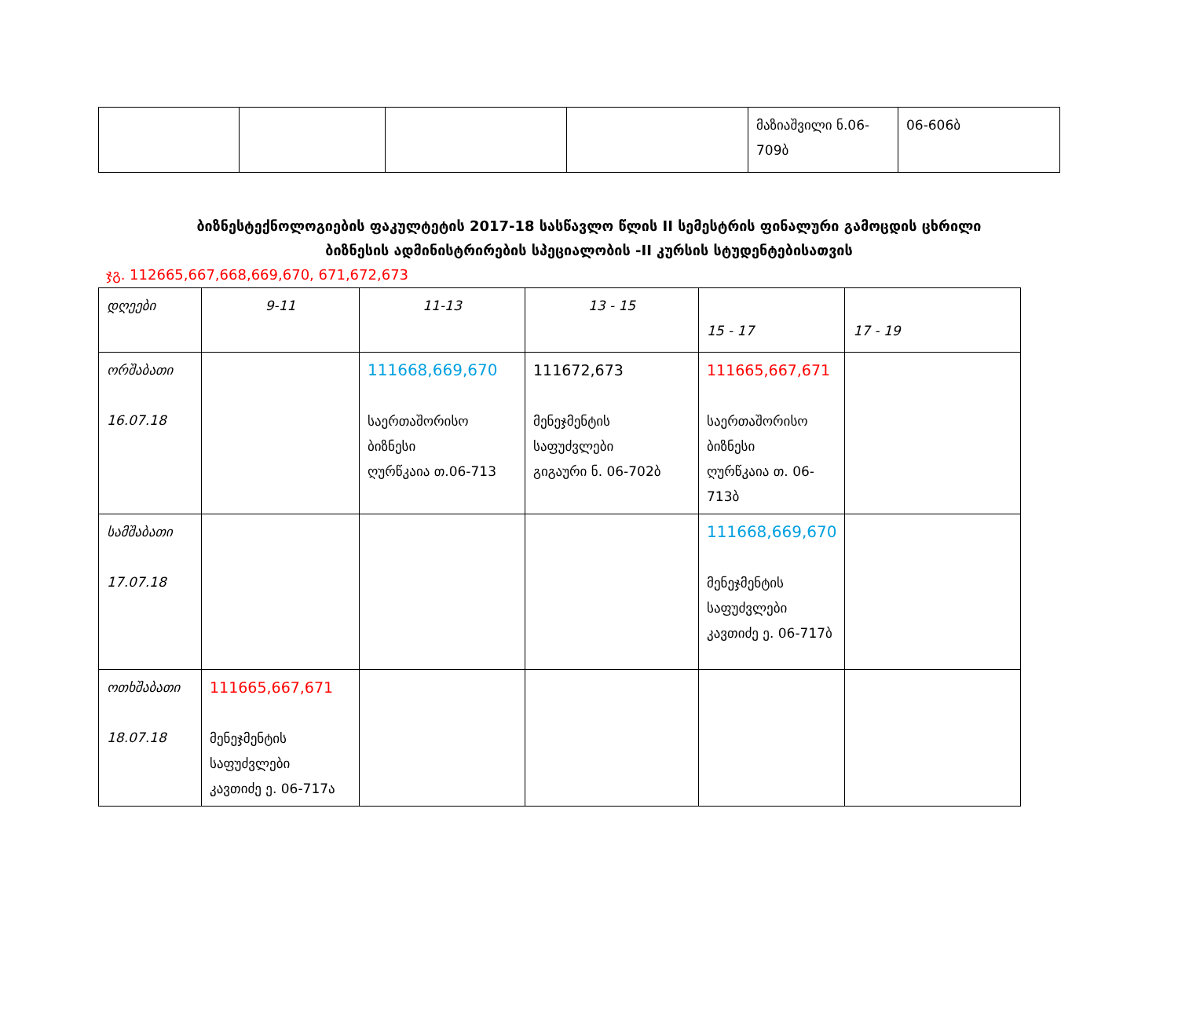| | | | | მაზიაშვილი ნ.06-709ბ | 06-606ბ |
ბიზნესტექნოლოგიების ფაკულტეტის 2017-18 სასწავლო წლის II სემესტრის ფინალური გამოცდის ცხრილი
ბიზნესის ადმინისტრირების სპეციალობის -II კურსის სტუდენტებისათვის
ჯგ. 112665,667,668,669,670, 671,672,673
| დღეები | 9-11 | 11-13 | 13 - 15 | 15 - 17 | 17 - 19 |
| ორშაბათი 16.07.18 | | 111668,669,670 საერთაშორისო ბიზნესი ღურწკაია თ.06-713 | 111672,673 მენეჯმენტის საფუძვლები გიგაური ნ. 06-702ბ | 111665,667,671 საერთაშორისო ბიზნესი ღურწკაია თ. 06-713ბ | |
| სამშაბათი 17.07.18 | | | | 111668,669,670 მენეჯმენტის საფუძვლები კავთიძე ე. 06-717ბ | |
| ოთხშაბათი 18.07.18 | 111665,667,671 მენეჯმენტის საფუძვლები კავთიძე ე. 06-717ა | | | | |